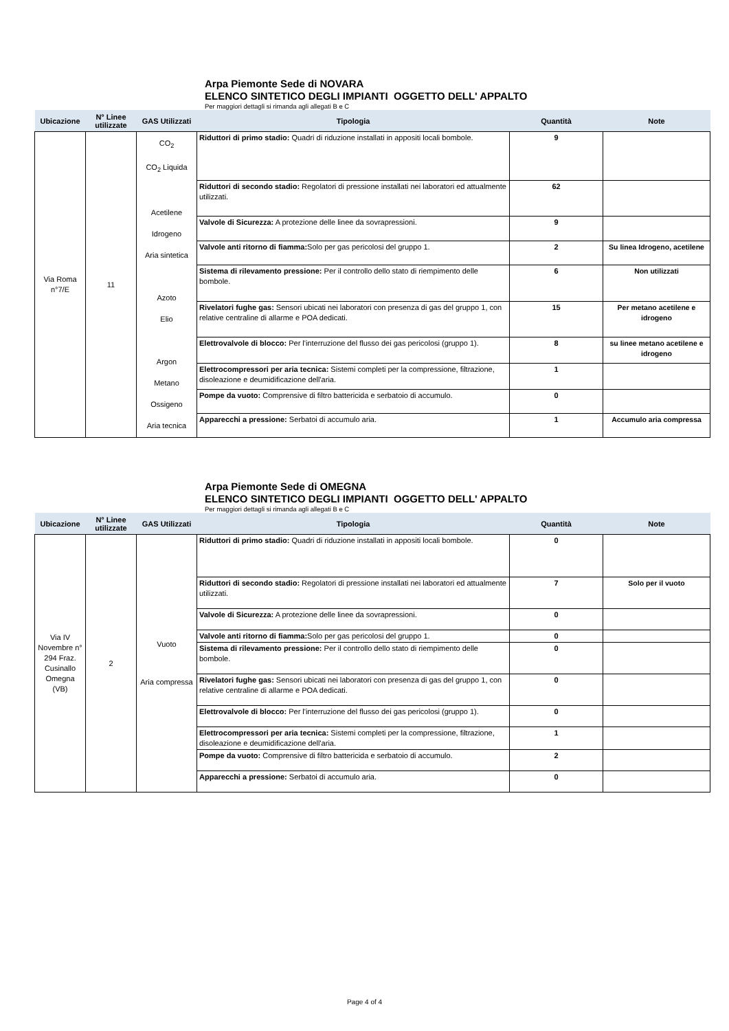Arpa Piemonte Sede di NOVARA
ELENCO SINTETICO DEGLI IMPIANTI OGGETTO DELL' APPALTO
Per maggiori dettagli si rimanda agli allegati B e C
| Ubicazione | N° Linee utilizzate | GAS Utilizzati | Tipologia | Quantità | Note |
| --- | --- | --- | --- | --- | --- |
| Via Roma n°7/E | 11 | CO<sub>2</sub> CO<sub>2</sub> Liquida Acetilene Idrogeno Aria sintetica Azoto Elio Argon Metano Ossigeno Aria tecnica | Riduttori di primo stadio: Quadri di riduzione installati in appositi locali bombole. | 9 | |
| | | | Riduttori di secondo stadio: Regolatori di pressione installati nei laboratori ed attualmente utilizzati. | 62 | |
| | | | Valvole di Sicurezza: A protezione delle linee da sovrapressioni. | 9 | |
| | | | Valvole anti ritorno di fiamma: Solo per gas pericolosi del gruppo 1. | 2 | Su linea Idrogeno, acetilene |
| | | | Sistema di rilevamento pressione: Per il controllo dello stato di riempimento delle bombole. | 6 | Non utilizzati |
| | | | Rivelatori fughe gas: Sensori ubicati nei laboratori con presenza di gas del gruppo 1, con relative centraline di allarme e POA dedicati. | 15 | Per metano acetilene e idrogeno |
| | | | Elettrovalvole di blocco: Per l'interruzione del flusso dei gas pericolosi (gruppo 1). | 8 | su linee metano acetilene e idrogeno |
| | | | Elettrocompressori per aria tecnica: Sistemi completi per la compressione, filtrazione, disoleazione e deumidificazione dell'aria. | 1 | |
| | | | Pompe da vuoto: Comprensive di filtro battericida e serbatoio di accumulo. | 0 | |
| | | | Apparecchi a pressione: Serbatoi di accumulo aria. | 1 | Accumulo aria compressa |
Arpa Piemonte Sede di OMEGNA
ELENCO SINTETICO DEGLI IMPIANTI OGGETTO DELL' APPALTO
Per maggiori dettagli si rimanda agli allegati B e C
| Ubicazione | N° Linee utilizzate | GAS Utilizzati | Tipologia | Quantità | Note |
| --- | --- | --- | --- | --- | --- |
| Via IV Novembre n° 294 Fraz. Cusinallo Omegna (VB) | 2 | Vuoto Aria compressa | Riduttori di primo stadio: Quadri di riduzione installati in appositi locali bombole. | 0 | |
| | | | Riduttori di secondo stadio: Regolatori di pressione installati nei laboratori ed attualmente utilizzati. | 7 | Solo per il vuoto |
| | | | Valvole di Sicurezza: A protezione delle linee da sovrapressioni. | 0 | |
| | | | Valvole anti ritorno di fiamma: Solo per gas pericolosi del gruppo 1. | 0 | |
| | | | Sistema di rilevamento pressione: Per il controllo dello stato di riempimento delle bombole. | 0 | |
| | | | Rivelatori fughe gas: Sensori ubicati nei laboratori con presenza di gas del gruppo 1, con relative centraline di allarme e POA dedicati. | 0 | |
| | | | Elettrovalvole di blocco: Per l'interruzione del flusso dei gas pericolosi (gruppo 1). | 0 | |
| | | | Elettrocompressori per aria tecnica: Sistemi completi per la compressione, filtrazione, disoleazione e deumidificazione dell'aria. | 1 | |
| | | | Pompe da vuoto: Comprensive di filtro battericida e serbatoio di accumulo. | 2 | |
| | | | Apparecchi a pressione: Serbatoi di accumulo aria. | 0 | |
Page 4 of 4